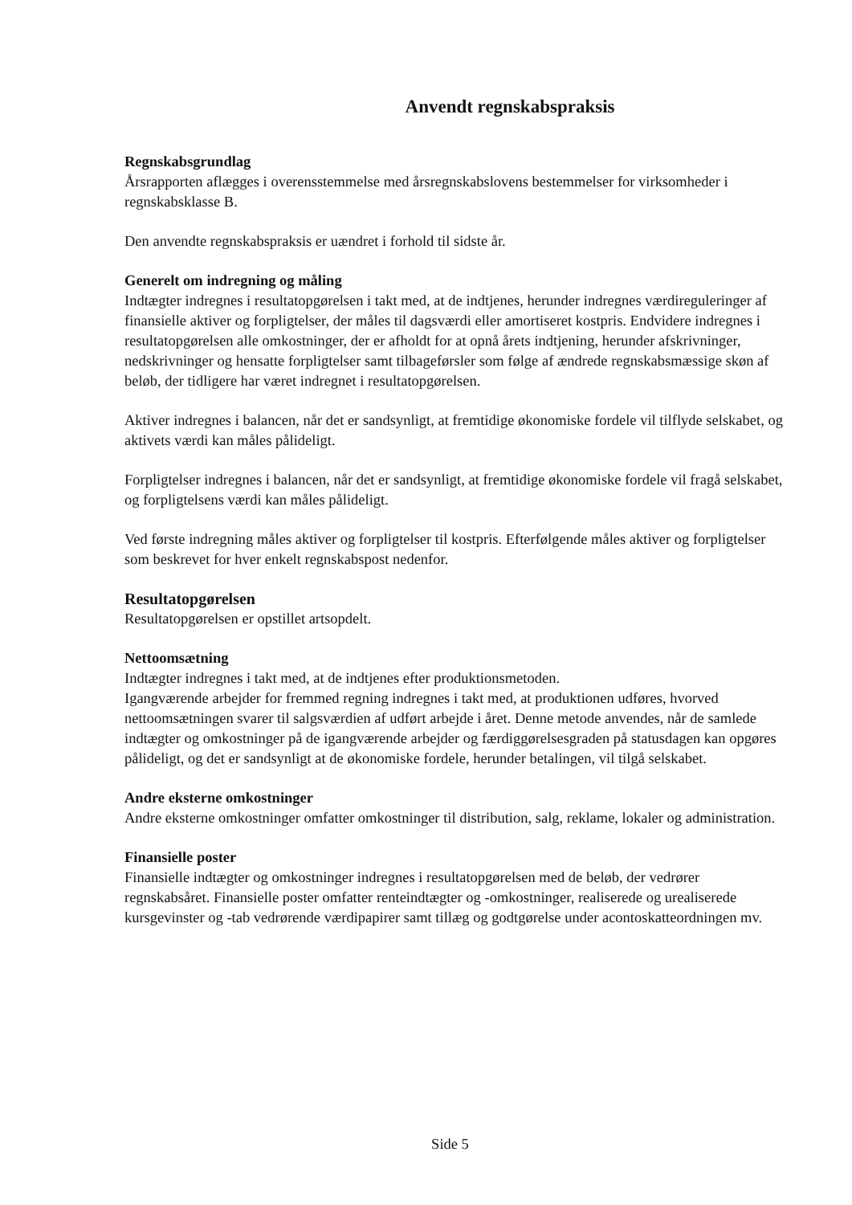Anvendt regnskabspraksis
Regnskabsgrundlag
Årsrapporten aflægges i overensstemmelse med årsregnskabslovens bestemmelser for virksomheder i regnskabsklasse B.
Den anvendte regnskabspraksis er uændret i forhold til sidste år.
Generelt om indregning og måling
Indtægter indregnes i resultatopgørelsen i takt med, at de indtjenes, herunder indregnes værdireguleringer af finansielle aktiver og forpligtelser, der måles til dagsværdi eller amortiseret kostpris. Endvidere indregnes i resultatopgørelsen alle omkostninger, der er afholdt for at opnå årets indtjening, herunder afskrivninger, nedskrivninger og hensatte forpligtelser samt tilbageførsler som følge af ændrede regnskabsmæssige skøn af beløb, der tidligere har været indregnet i resultatopgørelsen.
Aktiver indregnes i balancen, når det er sandsynligt, at fremtidige økonomiske fordele vil tilflyde selskabet, og aktivets værdi kan måles pålideligt.
Forpligtelser indregnes i balancen, når det er sandsynligt, at fremtidige økonomiske fordele vil fragå selskabet, og forpligtelsens værdi kan måles pålideligt.
Ved første indregning måles aktiver og forpligtelser til kostpris. Efterfølgende måles aktiver og forpligtelser som beskrevet for hver enkelt regnskabspost nedenfor.
Resultatopgørelsen
Resultatopgørelsen er opstillet artsopdelt.
Nettoomsætning
Indtægter indregnes i takt med, at de indtjenes efter produktionsmetoden.
Igangværende arbejder for fremmed regning indregnes i takt med, at produktionen udføres, hvorved nettoomsætningen svarer til salgsværdien af udført arbejde i året. Denne metode anvendes, når de samlede indtægter og omkostninger på de igangværende arbejder og færdiggørelsesgraden på statusdagen kan opgøres pålideligt, og det er sandsynligt at de økonomiske fordele, herunder betalingen, vil tilgå selskabet.
Andre eksterne omkostninger
Andre eksterne omkostninger omfatter omkostninger til distribution, salg, reklame, lokaler og administration.
Finansielle poster
Finansielle indtægter og omkostninger indregnes i resultatopgørelsen med de beløb, der vedrører regnskabsåret. Finansielle poster omfatter renteindtægter og -omkostninger, realiserede og urealiserede kursgevinster og -tab vedrørende værdipapirer samt tillæg og godtgørelse under acontoskatteordningen mv.
Side 5